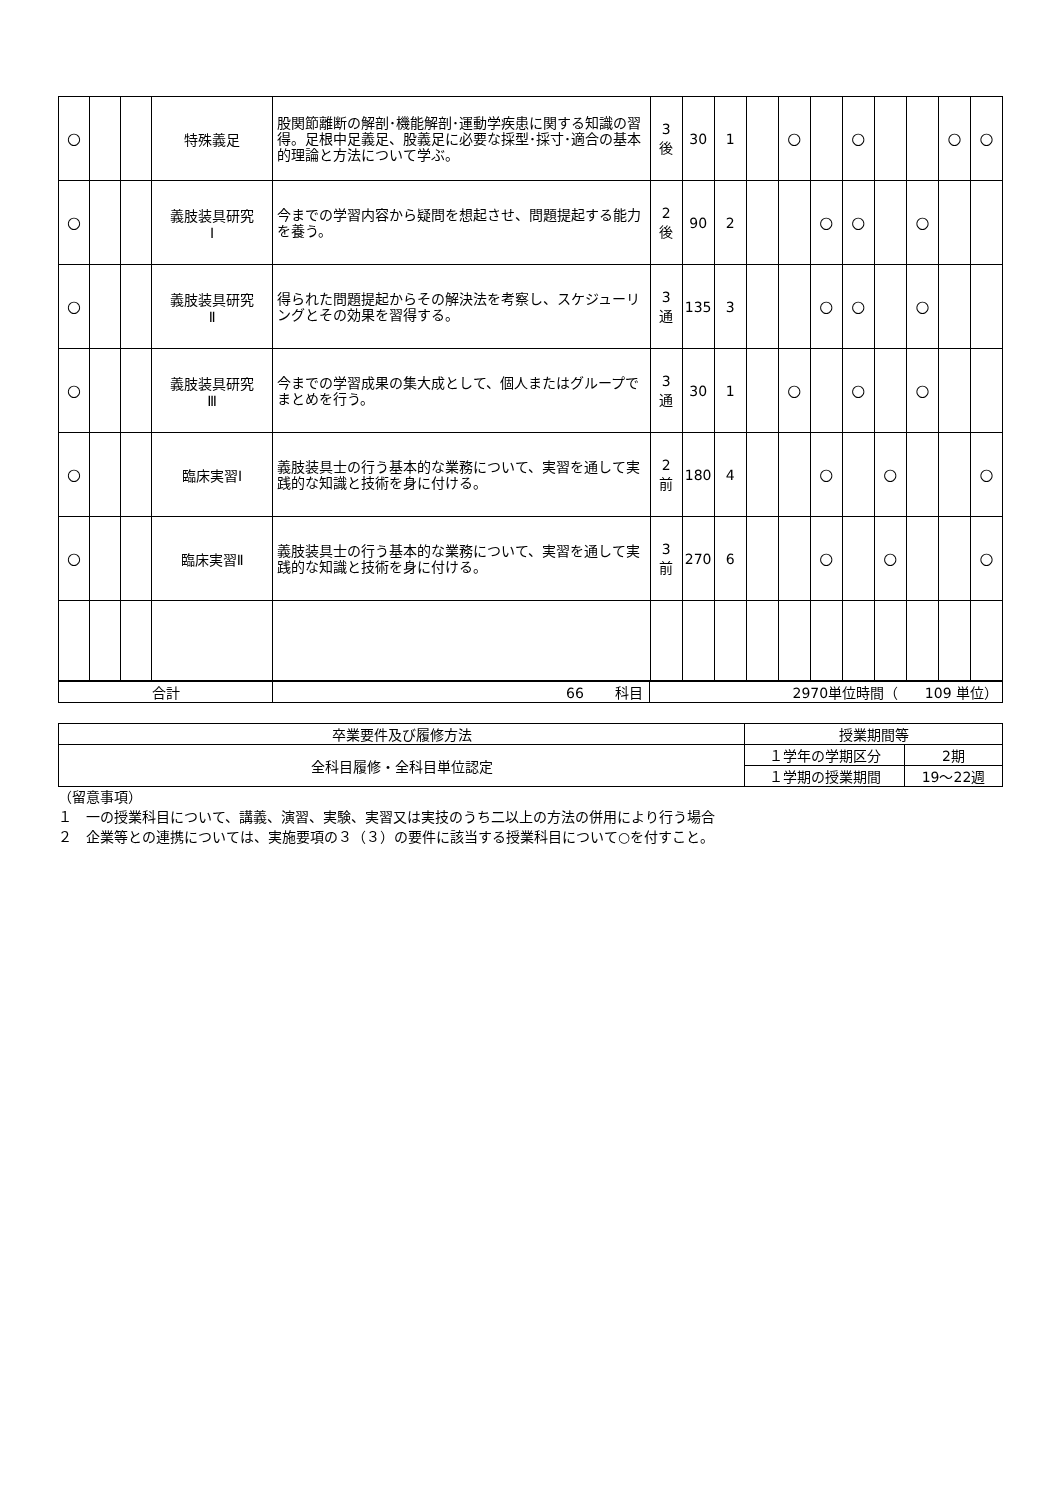| ○ | | | 特殊義足 | 股関節離断の解剖･機能解剖･運動学疾患に関する知識の習得。足根中足義足、股義足に必要な採型･採寸･適合の基本的理論と方法について学ぶ。 | 3 後 | 30 | 1 | | ○ | | ○ | | | ○ | ○ |
| ○ | | | 義肢装具研究 Ⅰ | 今までの学習内容から疑問を想起させ、問題提起する能力を養う。 | 2 後 | 90 | 2 | | | ○ | ○ | | ○ | | |
| ○ | | | 義肢装具研究 Ⅱ | 得られた問題提起からその解決法を考察し、スケジューリングとその効果を習得する。 | 3 通 | 135 | 3 | | | ○ | ○ | | ○ | | |
| ○ | | | 義肢装具研究 Ⅲ | 今までの学習成果の集大成として、個人またはグループでまとめを行う。 | 3 通 | 30 | 1 | | ○ | | ○ | | ○ | | |
| ○ | | | 臨床実習Ⅰ | 義肢装具士の行う基本的な業務について、実習を通して実践的な知識と技術を身に付ける。 | 2 前 | 180 | 4 | | | ○ | | ○ | | | ○ |
| ○ | | | 臨床実習Ⅱ | 義肢装具士の行う基本的な業務について、実習を通して実践的な知識と技術を身に付ける。 | 3 前 | 270 | 6 | | | ○ | | ○ | | | ○ |
| 合計 | 66 科目 | 2970単位時間（ 109 単位） |
| 卒業要件及び履修方法 | 授業期間等 | |
| 全科目履修・全科目単位認定 | １学年の学期区分 | 2期 |
| | １学期の授業期間 | 19～22週 |
（留意事項）
１　一の授業科目について、講義、演習、実験、実習又は実技のうち二以上の方法の併用により行う場合
２　企業等との連携については、実施要項の３（３）の要件に該当する授業科目について○を付すこと。